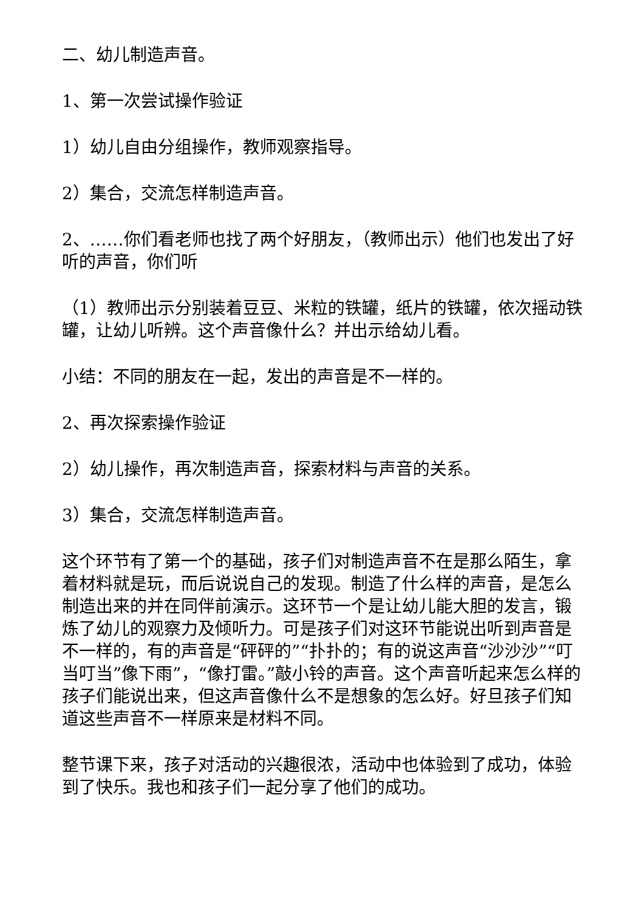二、幼儿制造声音。
1、第一次尝试操作验证
1）幼儿自由分组操作，教师观察指导。
2）集合，交流怎样制造声音。
2、……你们看老师也找了两个好朋友，（教师出示）他们也发出了好听的声音，你们听
（1）教师出示分别装着豆豆、米粒的铁罐，纸片的铁罐，依次摇动铁罐，让幼儿听辨。这个声音像什么？并出示给幼儿看。
小结：不同的朋友在一起，发出的声音是不一样的。
2、再次探索操作验证
2）幼儿操作，再次制造声音，探索材料与声音的关系。
3）集合，交流怎样制造声音。
这个环节有了第一个的基础，孩子们对制造声音不在是那么陌生，拿着材料就是玩，而后说说自己的发现。制造了什么样的声音，是怎么制造出来的并在同伴前演示。这环节一个是让幼儿能大胆的发言，锻炼了幼儿的观察力及倾听力。可是孩子们对这环节能说出听到声音是不一样的，有的声音是“砰砰的”“扑扑的；有的说这声音“沙沙沙”“叮当叮当”像下雨”，“像打雷。”敲小铃的声音。这个声音听起来怎么样的孩子们能说出来，但这声音像什么不是想象的怎么好。好旦孩子们知道这些声音不一样原来是材料不同。
整节课下来，孩子对活动的兴趣很浓，活动中也体验到了成功，体验到了快乐。我也和孩子们一起分享了他们的成功。